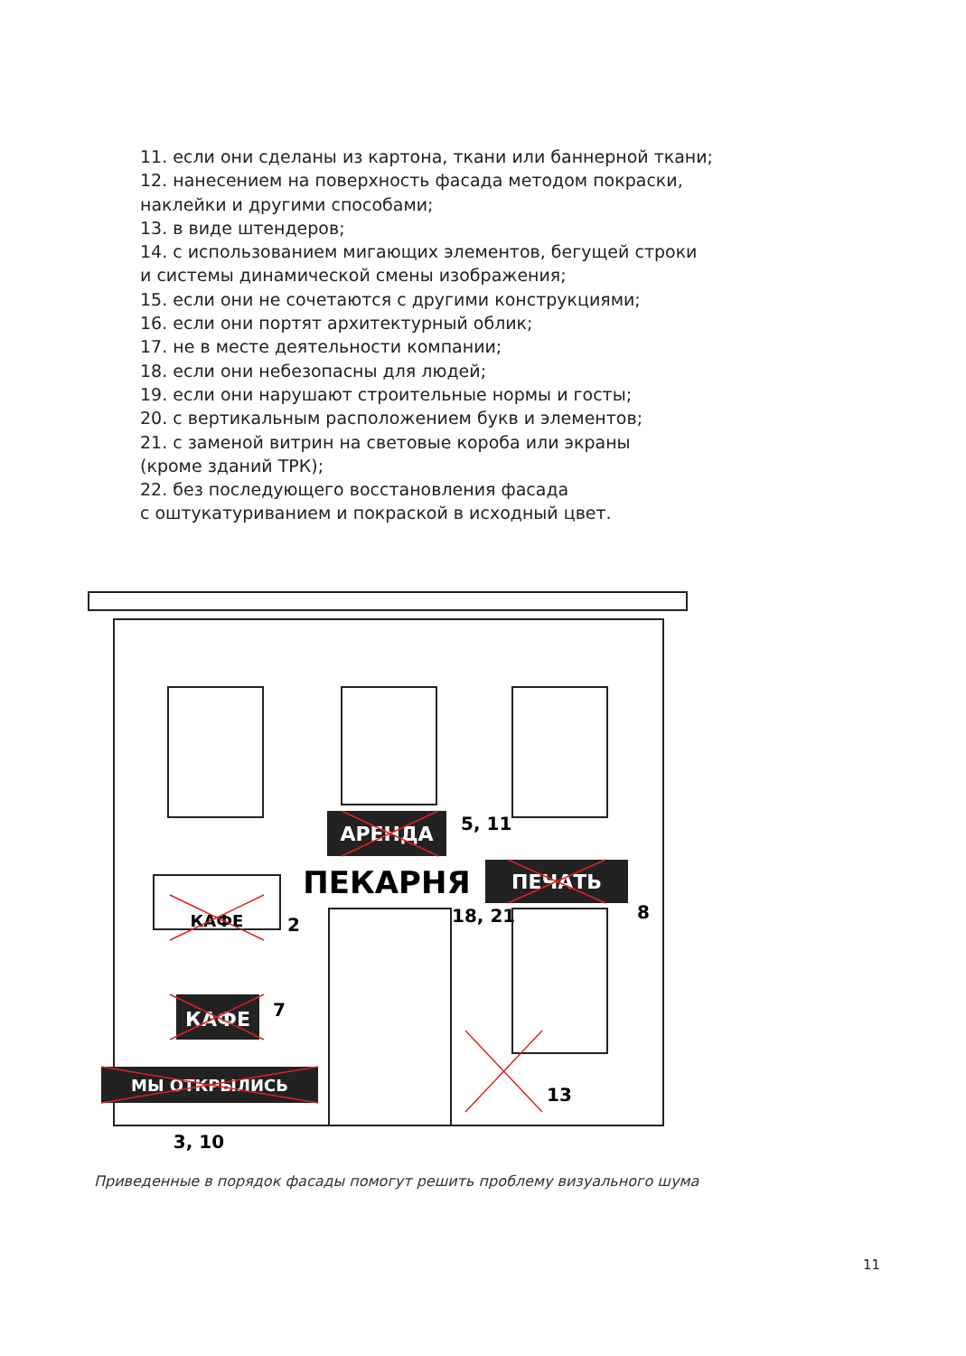11. если они сделаны из картона, ткани или баннерной ткани;
12. нанесением на поверхность фасада методом покраски,
наклейки и другими способами;
13. в виде штендеров;
14. с использованием мигающих элементов, бегущей строки
и системы динамической смены изображения;
15. если они не сочетаются с другими конструкциями;
16. если они портят архитектурный облик;
17. не в месте деятельности компании;
18. если они небезопасны для людей;
19. если они нарушают строительные нормы и госты;
20. с вертикальным расположением букв и элементов;
21. с заменой витрин на световые короба или экраны
(кроме зданий ТРК);
22. без последующего восстановления фасада
с оштукатуриванием и покраской в исходный цвет.
АРЕНДА
5, 11
ПЕКАРНЯ
ПЕЧАТЬ
8
18, 21
КАФЕ
2
КАФЕ
7
МЫ ОТКРЫЛИСЬ
3, 10
13
Приведенные в порядок фасады помогут решить проблему визуального шума
11